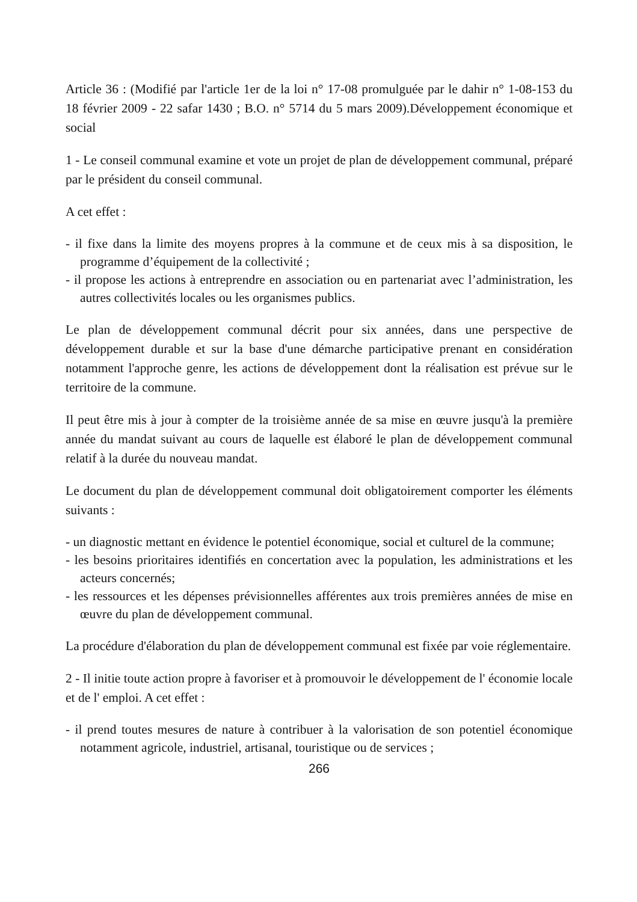Article 36 : (Modifié par l'article 1er de la loi n° 17-08 promulguée par le dahir n° 1-08-153 du 18 février 2009 - 22 safar 1430 ; B.O. n° 5714 du 5 mars 2009).Développement économique et social
1 - Le conseil communal examine et vote un projet de plan de développement communal, préparé par le président du conseil communal.
A cet effet :
- il fixe dans la limite des moyens propres à la commune et de ceux mis à sa disposition, le programme d’équipement de la collectivité ;
- il propose les actions à entreprendre en association ou en partenariat avec l’administration, les autres collectivités locales ou les organismes publics.
Le plan de développement communal décrit pour six années, dans une perspective de développement durable et sur la base d'une démarche participative prenant en considération notamment l'approche genre, les actions de développement dont la réalisation est prévue sur le territoire de la commune.
Il peut être mis à jour à compter de la troisième année de sa mise en œuvre jusqu'à la première année du mandat suivant au cours de laquelle est élaboré le plan de développement communal relatif à la durée du nouveau mandat.
Le document du plan de développement communal doit obligatoirement comporter les éléments suivants :
- un diagnostic mettant en évidence le potentiel économique, social et culturel de la commune;
- les besoins prioritaires identifiés en concertation avec la population, les administrations et les acteurs concernés;
- les ressources et les dépenses prévisionnelles afférentes aux trois premières années de mise en œuvre du plan de développement communal.
La procédure d'élaboration du plan de développement communal est fixée par voie réglementaire.
2 - Il initie toute action propre à favoriser et à promouvoir le développement de l' économie locale et de l' emploi. A cet effet :
- il prend toutes mesures de nature à contribuer à la valorisation de son potentiel économique notamment agricole, industriel, artisanal, touristique ou de services ;
266